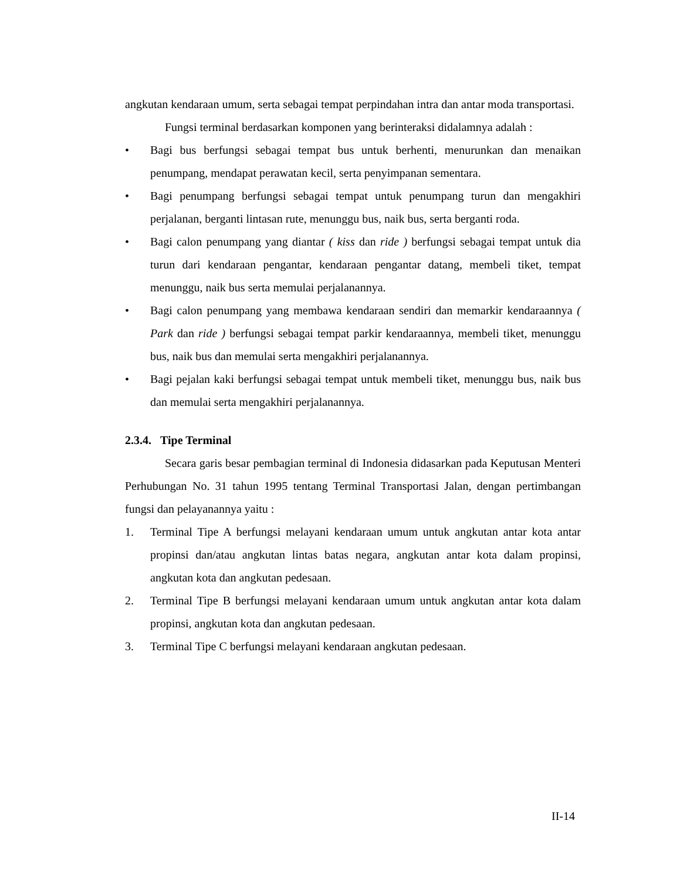angkutan kendaraan umum, serta sebagai tempat perpindahan intra dan antar moda transportasi.
Fungsi terminal berdasarkan komponen yang berinteraksi didalamnya adalah :
• Bagi bus berfungsi sebagai tempat bus untuk berhenti, menurunkan dan menaikan penumpang, mendapat perawatan kecil, serta penyimpanan sementara.
• Bagi penumpang berfungsi sebagai tempat untuk penumpang turun dan mengakhiri perjalanan, berganti lintasan rute, menunggu bus, naik bus, serta berganti roda.
• Bagi calon penumpang yang diantar ( kiss dan ride ) berfungsi sebagai tempat untuk dia turun dari kendaraan pengantar, kendaraan pengantar datang, membeli tiket, tempat menunggu, naik bus serta memulai perjalanannya.
• Bagi calon penumpang yang membawa kendaraan sendiri dan memarkir kendaraannya ( Park dan ride ) berfungsi sebagai tempat parkir kendaraannya, membeli tiket, menunggu bus, naik bus dan memulai serta mengakhiri perjalanannya.
• Bagi pejalan kaki berfungsi sebagai tempat untuk membeli tiket, menunggu bus, naik bus dan memulai serta mengakhiri perjalanannya.
2.3.4. Tipe Terminal
Secara garis besar pembagian terminal di Indonesia didasarkan pada Keputusan Menteri Perhubungan No. 31 tahun 1995 tentang Terminal Transportasi Jalan, dengan pertimbangan fungsi dan pelayanannya yaitu :
1. Terminal Tipe A berfungsi melayani kendaraan umum untuk angkutan antar kota antar propinsi dan/atau angkutan lintas batas negara, angkutan antar kota dalam propinsi, angkutan kota dan angkutan pedesaan.
2. Terminal Tipe B berfungsi melayani kendaraan umum untuk angkutan antar kota dalam propinsi, angkutan kota dan angkutan pedesaan.
3. Terminal Tipe C berfungsi melayani kendaraan angkutan pedesaan.
II-14